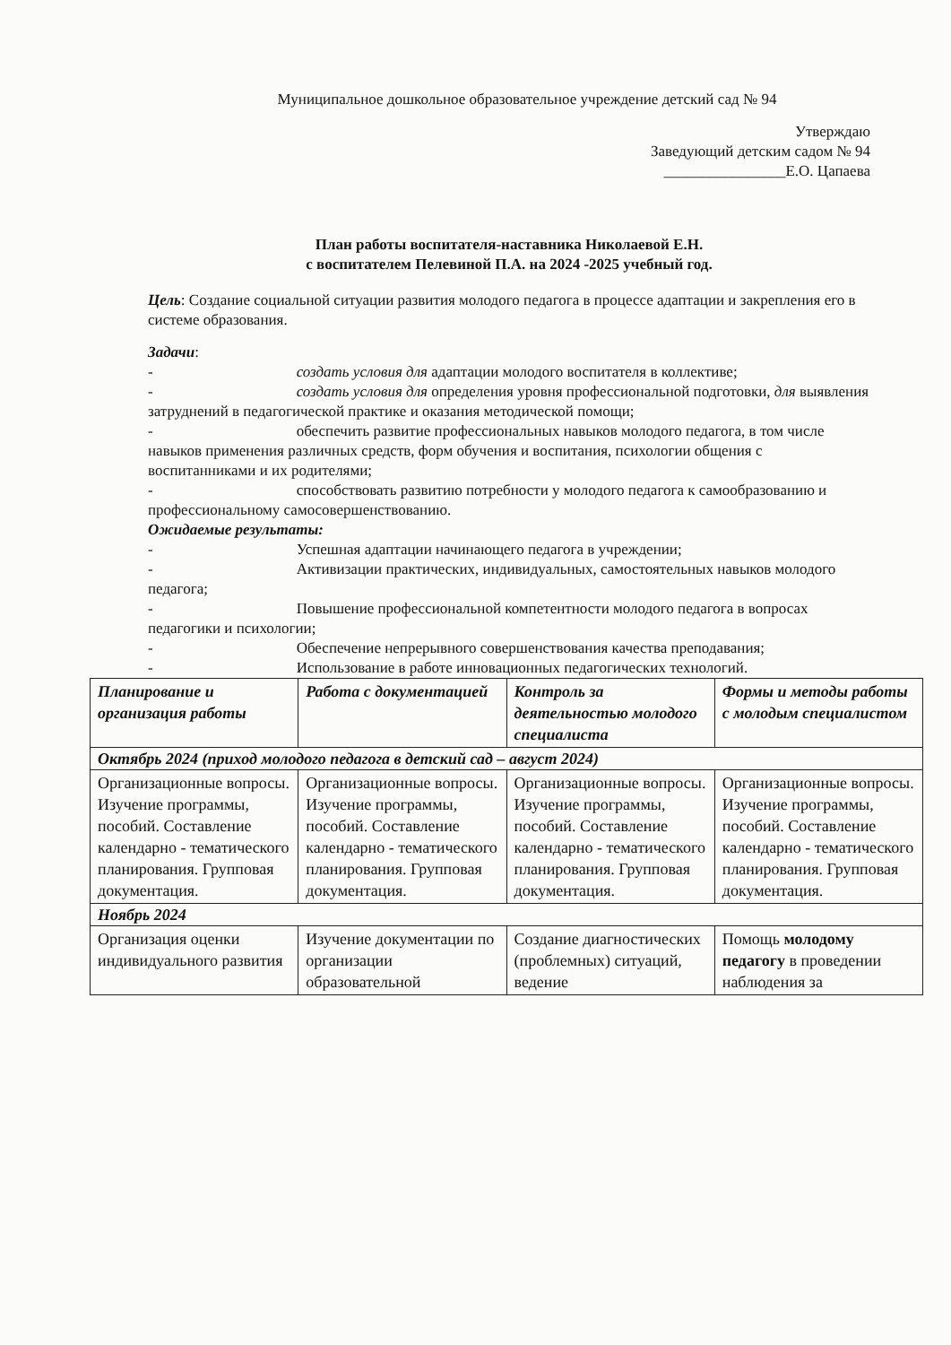Муниципальное дошкольное образовательное учреждение детский сад № 94
Утверждаю
Заведующий детским садом № 94
________________Е.О. Цапаева
План работы воспитателя-наставника Николаевой Е.Н.
с воспитателем Пелевиной П.А. на 2024 -2025 учебный год.
Цель: Создание социальной ситуации развития молодого педагога в процессе адаптации и закрепления его в системе образования.
Задачи:
- создать условия для адаптации молодого воспитателя в коллективе;
- создать условия для определения уровня профессиональной подготовки, для выявления затруднений в педагогической практике и оказания методической помощи;
- обеспечить развитие профессиональных навыков молодого педагога, в том числе навыков применения различных средств, форм обучения и воспитания, психологии общения с воспитанниками и их родителями;
- способствовать развитию потребности у молодого педагога к самообразованию и профессиональному самосовершенствованию.
Ожидаемые результаты:
- Успешная адаптации начинающего педагога в учреждении;
- Активизации практических, индивидуальных, самостоятельных навыков молодого педагога;
- Повышение профессиональной компетентности молодого педагога в вопросах педагогики и психологии;
- Обеспечение непрерывного совершенствования качества преподавания;
- Использование в работе инновационных педагогических технологий.
| Планирование и организация работы | Работа с документацией | Контроль за деятельностью молодого специалиста | Формы и методы работы с молодым специалистом |
| --- | --- | --- | --- |
| Октябрь 2024 (приход молодого педагога в детский сад – август 2024) | | | |
| Организационные вопросы. Изучение программы, пособий. Составление календарно - тематического планирования. Групповая документация. | Организационные вопросы. Изучение программы, пособий. Составление календарно - тематического планирования. Групповая документация. | Организационные вопросы. Изучение программы, пособий. Составление календарно - тематического планирования. Групповая документация. | Организационные вопросы. Изучение программы, пособий. Составление календарно - тематического планирования. Групповая документация. |
| Ноябрь 2024 | | | |
| Организация оценки индивидуального развития | Изучение документации по организации образовательной | Создание диагностических (проблемных) ситуаций, ведение | Помощь молодому педагогу в проведении наблюдения за |